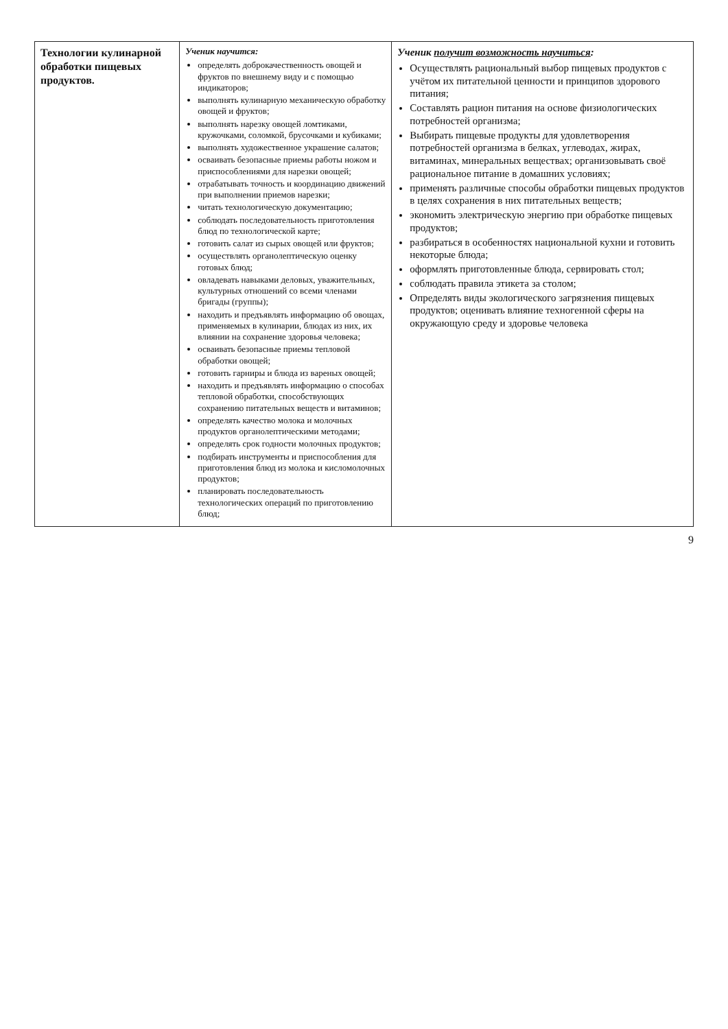| Технологии кулинарной обработки пищевых продуктов. | Ученик научится: определять доброкачественность овощей и фруктов по внешнему виду и с помощью индикаторов; выполнять кулинарную механическую обработку овощей и фруктов; выполнять нарезку овощей ломтиками, кружочками, соломкой, брусочками и кубиками; выполнять художественное украшение салатов; осваивать безопасные приемы работы ножом и приспособлениями для нарезки овощей; отрабатывать точность и координацию движений при выполнении приемов нарезки; читать технологическую документацию; соблюдать последовательность приготовления блюд по технологической карте; готовить салат из сырых овощей или фруктов; осуществлять органолептическую оценку готовых блюд; овладевать навыками деловых, уважительных, культурных отношений со всеми членами бригады (группы); находить и предъявлять информацию об овощах, применяемых в кулинарии, блюдах из них, их влиянии на сохранение здоровья человека; осваивать безопасные приемы тепловой обработки овощей; готовить гарниры и блюда из вареных овощей; находить и предъявлять информацию о способах тепловой обработки, способствующих сохранению питательных веществ и витаминов; определять качество молока и молочных продуктов органолептическими методами; определять срок годности молочных продуктов; подбирать инструменты и приспособления для приготовления блюд из молока и кисломолочных продуктов; планировать последовательность технологических операций по приготовлению блюд; | Ученик получит возможность научиться : Осуществлять рациональный выбор пищевых продуктов с учётом их питательной ценности и принципов здорового питания; Составлять рацион питания на основе физиологических потребностей организма; Выбирать пищевые продукты для удовлетворения потребностей организма в белках, углеводах, жирах, витаминах, минеральных веществах; организовывать своё рациональное питание в домашних условиях; применять различные способы обработки пищевых продуктов в целях сохранения в них питательных веществ; экономить электрическую энергию при обработке пищевых продуктов; разбираться в особенностях национальной кухни и готовить некоторые блюда; оформлять приготовленные блюда, сервировать стол; соблюдать правила этикета за столом; Определять виды экологического загрязнения пищевых продуктов; оценивать влияние техногенной сферы на окружающую среду и здоровье человека |
9